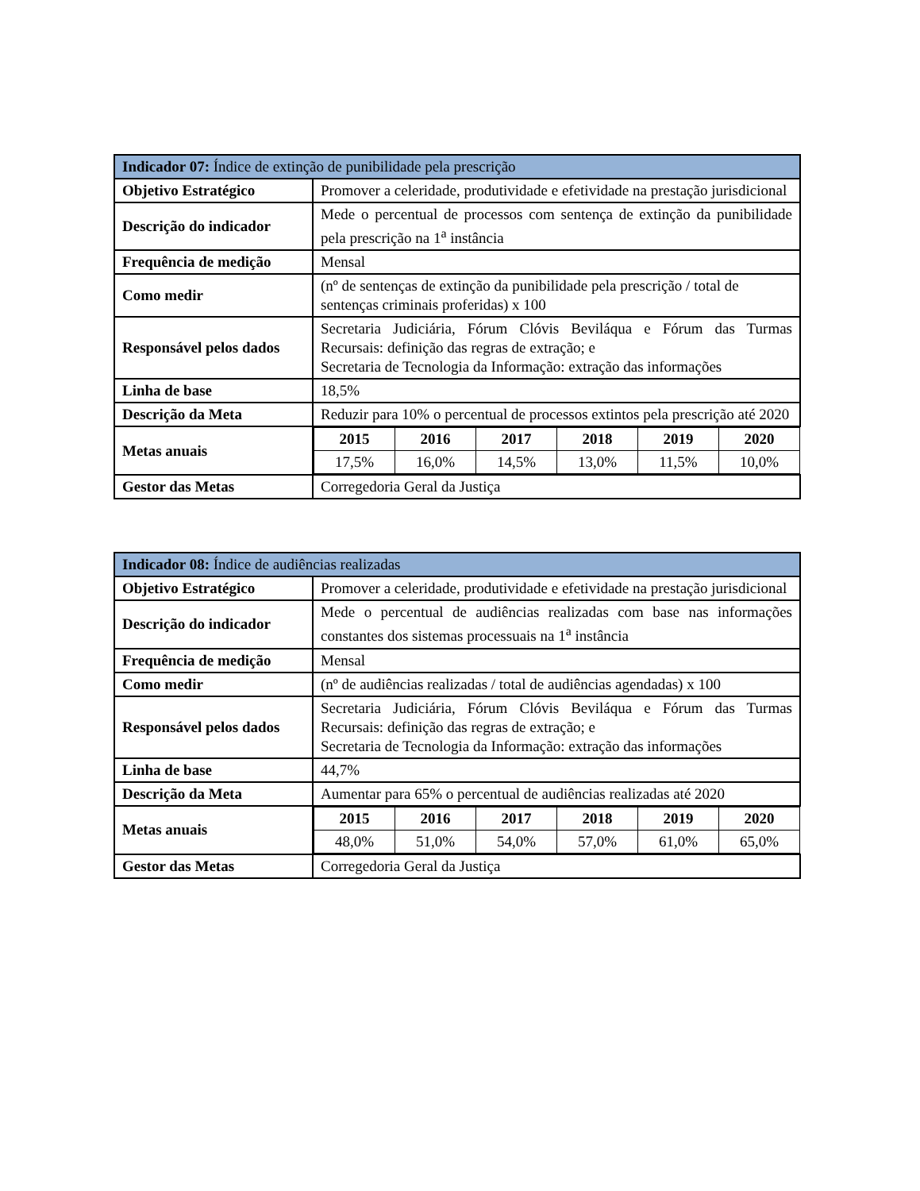| Indicador 07: Índice de extinção de punibilidade pela prescrição | |
| --- | --- |
| Objetivo Estratégico | Promover a celeridade, produtividade e efetividade na prestação jurisdicional |
| Descrição do indicador | Mede o percentual de processos com sentença de extinção da punibilidade pela prescrição na 1<sup>a</sup> instância |
| Frequência de medição | Mensal |
| Como medir | (nº de sentenças de extinção da punibilidade pela prescrição / total de sentenças criminais proferidas) x 100 |
| Responsável pelos dados | Secretaria Judiciária, Fórum Clóvis Beviláqua e Fórum das Turmas Recursais: definição das regras de extração; e Secretaria de Tecnologia da Informação: extração das informações |
| Linha de base | 18,5% |
| Descrição da Meta | Reduzir para 10% o percentual de processos extintos pela prescrição até 2020 |
| Metas anuais | / 2015 / 2016 / 2017 / 2018 / 2019 / 2020 / / --- / --- / --- / --- / --- / --- / / 17,5% / 16,0% / 14,5% / 13,0% / 11,5% / 10,0% / |
| Gestor das Metas | Corregedoria Geral da Justiça |
| Indicador 08: Índice de audiências realizadas | |
| --- | --- |
| Objetivo Estratégico | Promover a celeridade, produtividade e efetividade na prestação jurisdicional |
| Descrição do indicador | Mede o percentual de audiências realizadas com base nas informações constantes dos sistemas processuais na 1<sup>a</sup> instância |
| Frequência de medição | Mensal |
| Como medir | (nº de audiências realizadas / total de audiências agendadas) x 100 |
| Responsável pelos dados | Secretaria Judiciária, Fórum Clóvis Beviláqua e Fórum das Turmas Recursais: definição das regras de extração; e Secretaria de Tecnologia da Informação: extração das informações |
| Linha de base | 44,7% |
| Descrição da Meta | Aumentar para 65% o percentual de audiências realizadas até 2020 |
| Metas anuais | / 2015 / 2016 / 2017 / 2018 / 2019 / 2020 / / --- / --- / --- / --- / --- / --- / / 48,0% / 51,0% / 54,0% / 57,0% / 61,0% / 65,0% / |
| Gestor das Metas | Corregedoria Geral da Justiça |